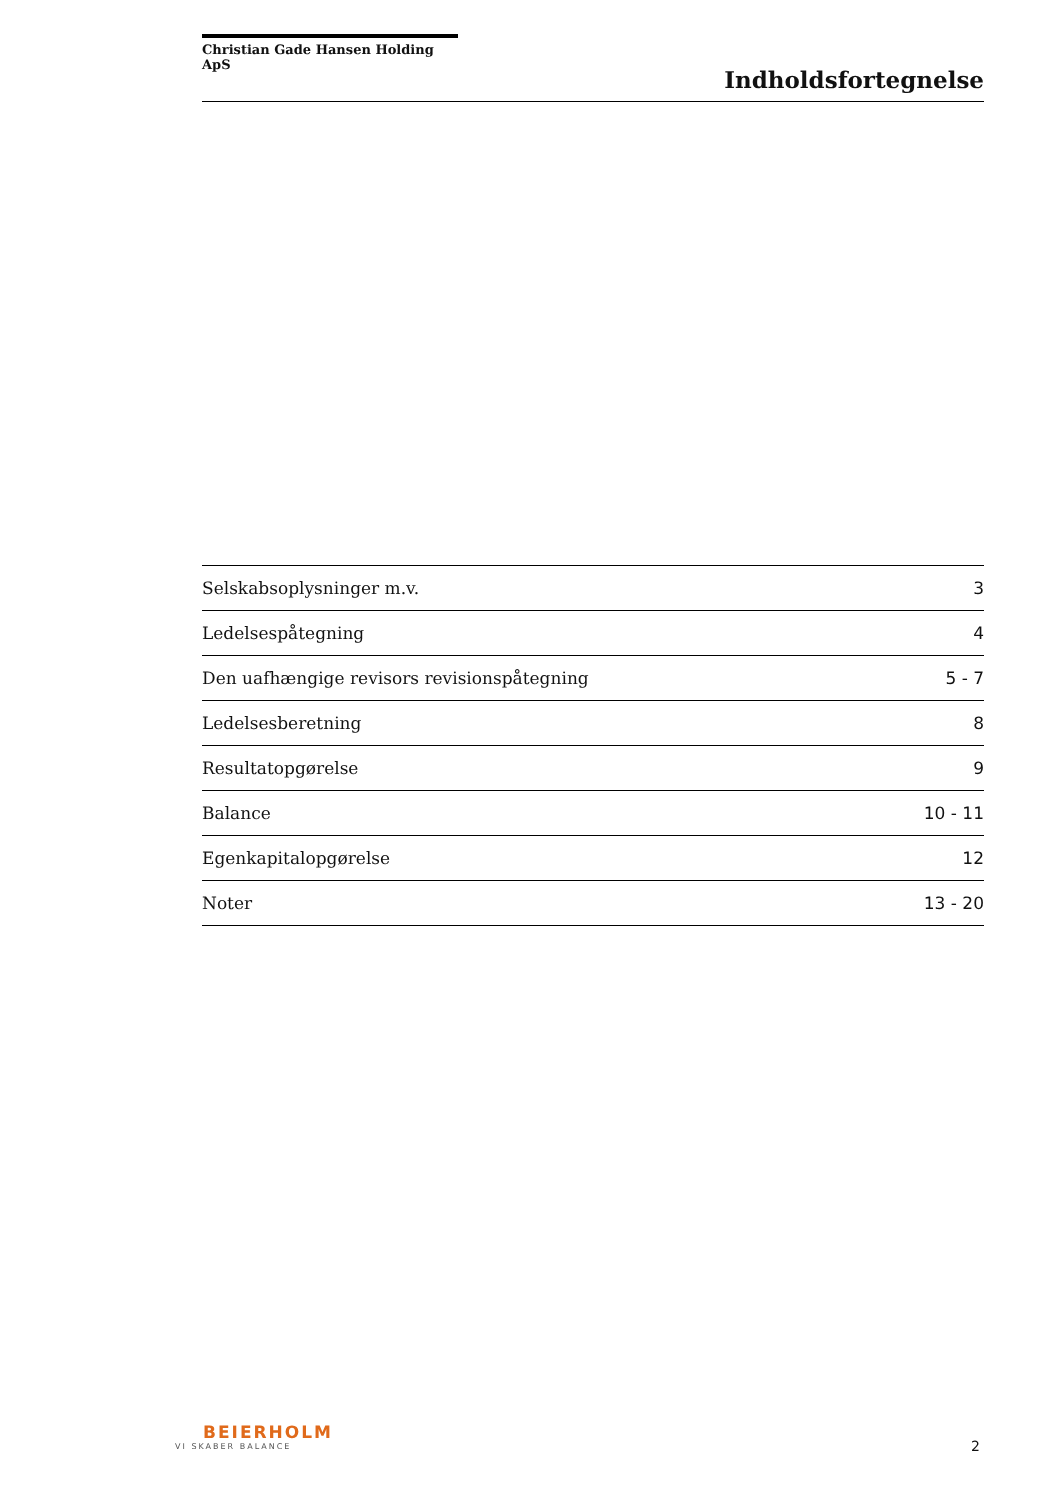Christian Gade Hansen Holding ApS
Indholdsfortegnelse
| Selskabsoplysninger m.v. | 3 |
| Ledelsespåtegning | 4 |
| Den uafhængige revisors revisionspåtegning | 5 - 7 |
| Ledelsesberetning | 8 |
| Resultatopgørelse | 9 |
| Balance | 10 - 11 |
| Egenkapitalopgørelse | 12 |
| Noter | 13 - 20 |
BEIERHOLM
VI SKABER BALANCE
2